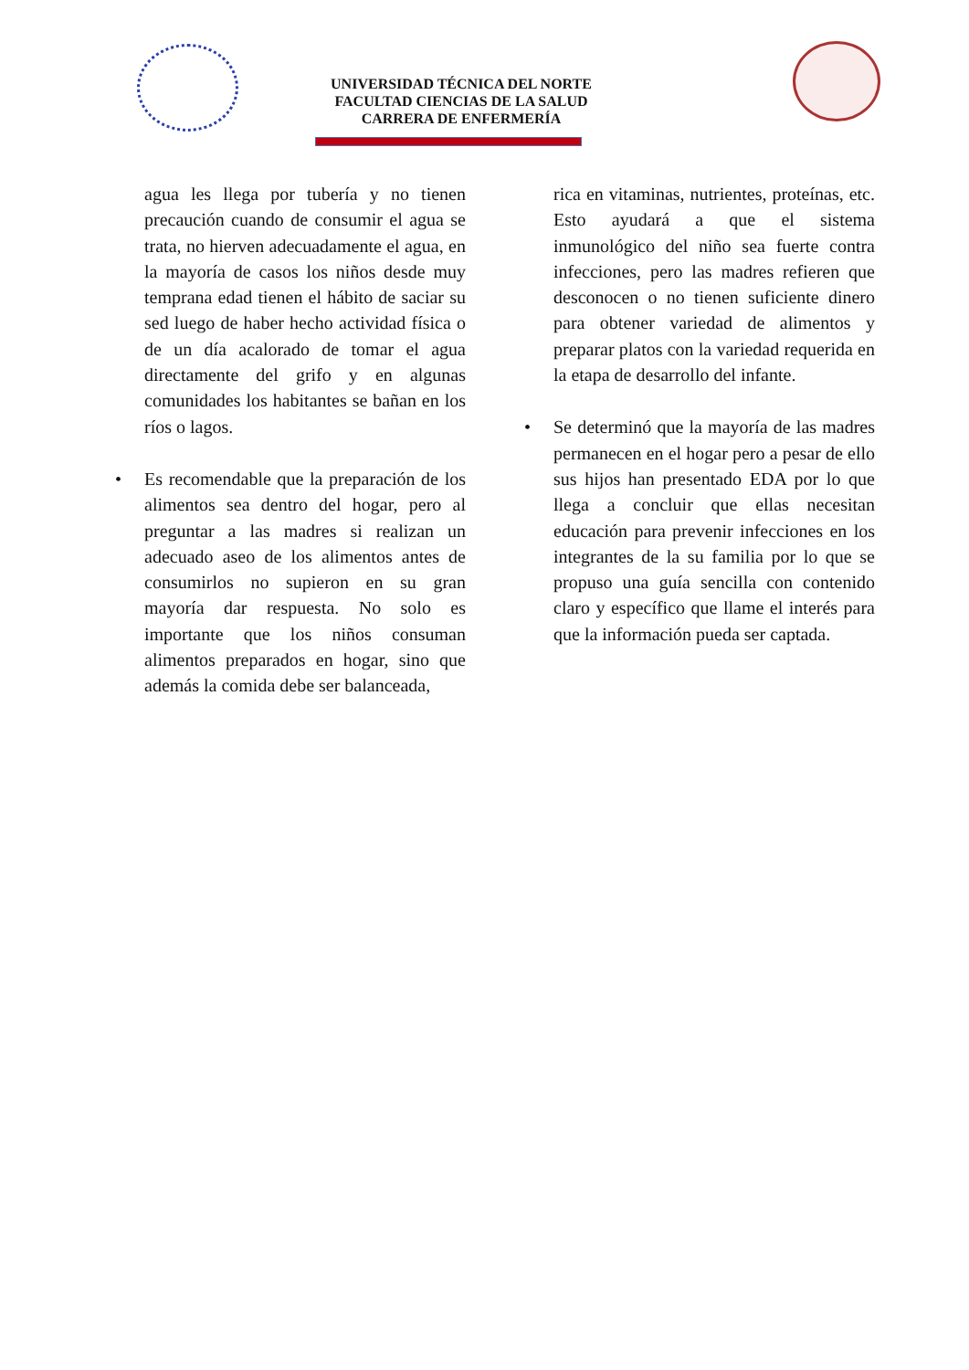UNIVERSIDAD TÉCNICA DEL NORTE
FACULTAD CIENCIAS DE LA SALUD
CARRERA DE ENFERMERÍA
agua les llega por tubería y no tienen precaución cuando de consumir el agua se trata, no hierven adecuadamente el agua, en la mayoría de casos los niños desde muy temprana edad tienen el hábito de saciar su sed luego de haber hecho actividad física o de un día acalorado de tomar el agua directamente del grifo y en algunas comunidades los habitantes se bañan en los ríos o lagos.
• Es recomendable que la preparación de los alimentos sea dentro del hogar, pero al preguntar a las madres si realizan un adecuado aseo de los alimentos antes de consumirlos no supieron en su gran mayoría dar respuesta. No solo es importante que los niños consuman alimentos preparados en hogar, sino que además la comida debe ser balanceada,
rica en vitaminas, nutrientes, proteínas, etc. Esto ayudará a que el sistema inmunológico del niño sea fuerte contra infecciones, pero las madres refieren que desconocen o no tienen suficiente dinero para obtener variedad de alimentos y preparar platos con la variedad requerida en la etapa de desarrollo del infante.
• Se determinó que la mayoría de las madres permanecen en el hogar pero a pesar de ello sus hijos han presentado EDA por lo que llega a concluir que ellas necesitan educación para prevenir infecciones en los integrantes de la su familia por lo que se propuso una guía sencilla con contenido claro y específico que llame el interés para que la información pueda ser captada.